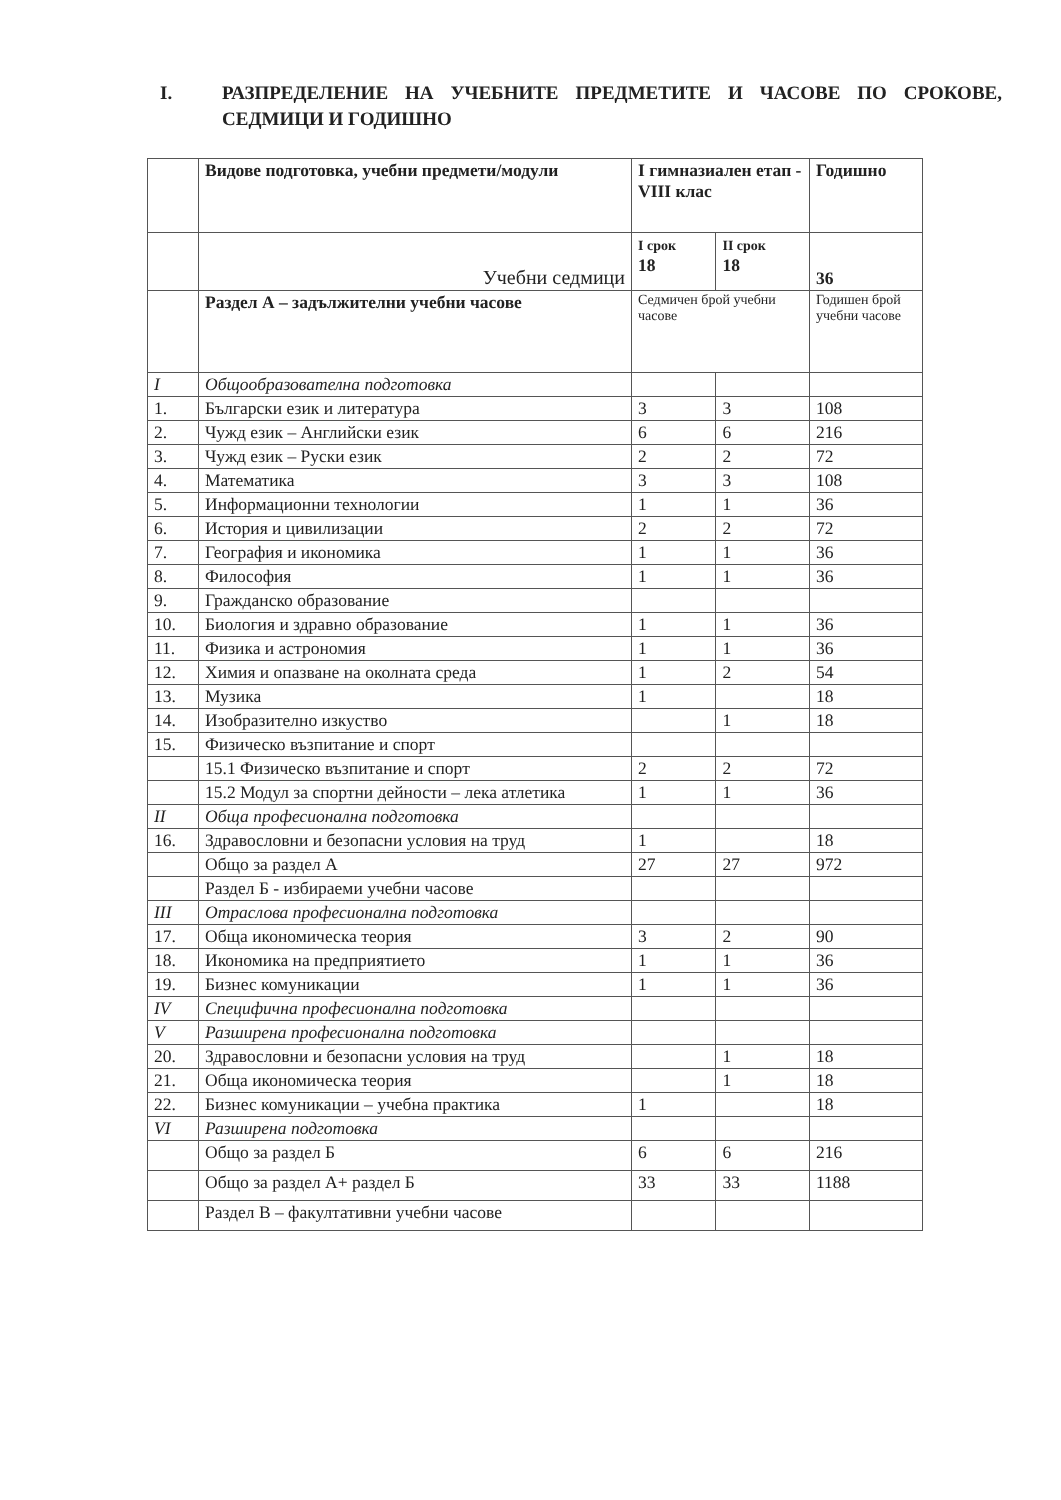I. РАЗПРЕДЕЛЕНИЕ НА УЧЕБНИТЕ ПРЕДМЕТИТЕ И ЧАСОВЕ ПО СРОКОВЕ, СЕДМИЦИ И ГОДИШНО
| | Видове подготовка, учебни предмети/модули | I гимназиален етап - VIII клас | | Годишно |
| | Учебни седмици | I срок 18 | II срок 18 | 36 |
| | Раздел А – задължителни учебни часове | Седмичен брой учебни часове | | Годишен брой учебни часове |
| I | Общообразователна подготовка | | | |
| 1. | Български език и литература | 3 | 3 | 108 |
| 2. | Чужд език – Английски език | 6 | 6 | 216 |
| 3. | Чужд език – Руски език | 2 | 2 | 72 |
| 4. | Математика | 3 | 3 | 108 |
| 5. | Информационни технологии | 1 | 1 | 36 |
| 6. | История и цивилизации | 2 | 2 | 72 |
| 7. | География и икономика | 1 | 1 | 36 |
| 8. | Философия | 1 | 1 | 36 |
| 9. | Гражданско образование | | | |
| 10. | Биология и здравно образование | 1 | 1 | 36 |
| 11. | Физика и астрономия | 1 | 1 | 36 |
| 12. | Химия и опазване на околната среда | 1 | 2 | 54 |
| 13. | Музика | 1 | | 18 |
| 14. | Изобразително изкуство | | 1 | 18 |
| 15. | Физическо възпитание и спорт | | | |
| | 15.1 Физическо възпитание и спорт | 2 | 2 | 72 |
| | 15.2 Модул за спортни дейности – лека атлетика | 1 | 1 | 36 |
| II | Обща професионална подготовка | | | |
| 16. | Здравословни и безопасни условия на труд | 1 | | 18 |
| | Общо за раздел А | 27 | 27 | 972 |
| | Раздел Б - избираеми учебни часове | | | |
| III | Отраслова професионална подготовка | | | |
| 17. | Обща икономическа теория | 3 | 2 | 90 |
| 18. | Икономика на предприятието | 1 | 1 | 36 |
| 19. | Бизнес комуникации | 1 | 1 | 36 |
| IV | Специфична професионална подготовка | | | |
| V | Разширена професионална подготовка | | | |
| 20. | Здравословни и безопасни условия на труд | | 1 | 18 |
| 21. | Обща икономическа теория | | 1 | 18 |
| 22. | Бизнес комуникации – учебна практика | 1 | | 18 |
| VI | Разширена подготовка | | | |
| | Общо за раздел Б | 6 | 6 | 216 |
| | Общо за раздел А+ раздел Б | 33 | 33 | 1188 |
| | Раздел В – факултативни учебни часове | | | |